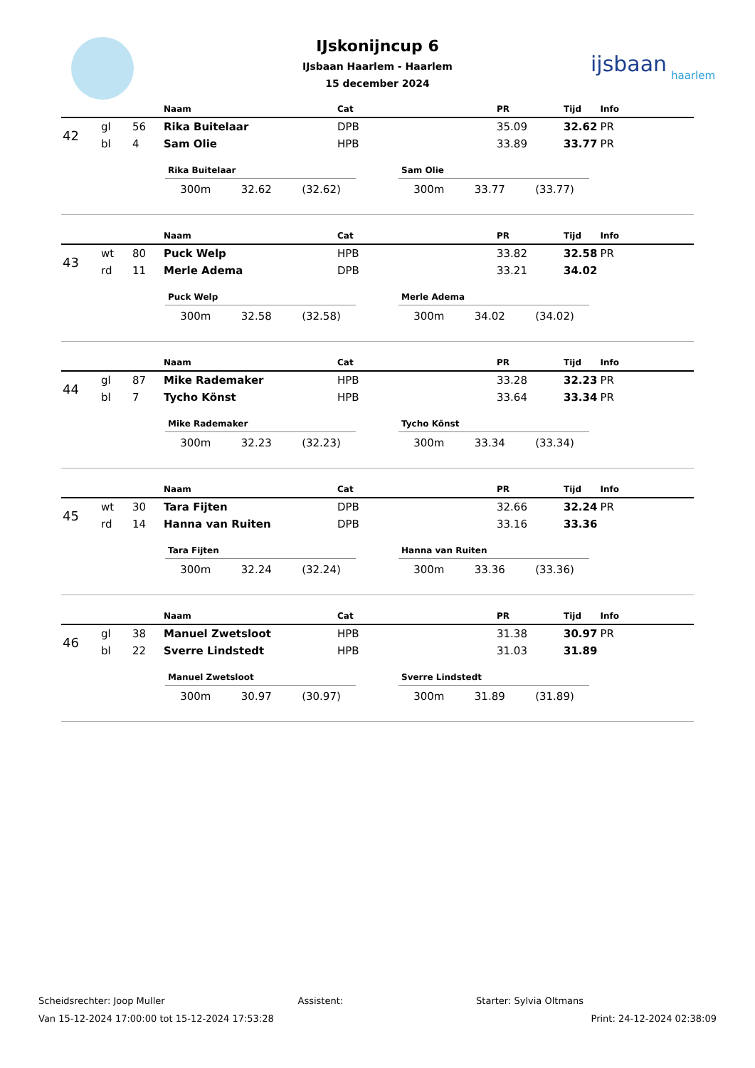ijsbaan
haarlem
IJskonijncup 6
IJsbaan Haarlem - Haarlem
15 december 2024
| | | | Naam | Cat | PR | Tijd | Info |
| --- | --- | --- | --- | --- | --- | --- | --- |
| 42 | gl | 56 | Rika Buitelaar | DPB | 35.09 | 32.62 | PR |
| | bl | 4 | Sam Olie | HPB | 33.89 | 33.77 | PR |
Rika Buitelaar
300m 32.62 (32.62)
Sam Olie
300m 33.77 (33.77)
| | | | Naam | Cat | PR | Tijd | Info |
| --- | --- | --- | --- | --- | --- | --- | --- |
| 43 | wt | 80 | Puck Welp | HPB | 33.82 | 32.58 | PR |
| | rd | 11 | Merle Adema | DPB | 33.21 | 34.02 | |
Puck Welp
300m 32.58 (32.58)
Merle Adema
300m 34.02 (34.02)
| | | | Naam | Cat | PR | Tijd | Info |
| --- | --- | --- | --- | --- | --- | --- | --- |
| 44 | gl | 87 | Mike Rademaker | HPB | 33.28 | 32.23 | PR |
| | bl | 7 | Tycho Könst | HPB | 33.64 | 33.34 | PR |
Mike Rademaker
300m 32.23 (32.23)
Tycho Könst
300m 33.34 (33.34)
| | | | Naam | Cat | PR | Tijd | Info |
| --- | --- | --- | --- | --- | --- | --- | --- |
| 45 | wt | 30 | Tara Fijten | DPB | 32.66 | 32.24 | PR |
| | rd | 14 | Hanna van Ruiten | DPB | 33.16 | 33.36 | |
Tara Fijten
300m 32.24 (32.24)
Hanna van Ruiten
300m 33.36 (33.36)
| | | | Naam | Cat | PR | Tijd | Info |
| --- | --- | --- | --- | --- | --- | --- | --- |
| 46 | gl | 38 | Manuel Zwetsloot | HPB | 31.38 | 30.97 | PR |
| | bl | 22 | Sverre Lindstedt | HPB | 31.03 | 31.89 | |
Manuel Zwetsloot
300m 30.97 (30.97)
Sverre Lindstedt
300m 31.89 (31.89)
Scheidsrechter: Joop Muller Assistent: Starter: Sylvia Oltmans
Van 15-12-2024 17:00:00 tot 15-12-2024 17:53:28 Print: 24-12-2024 02:38:09